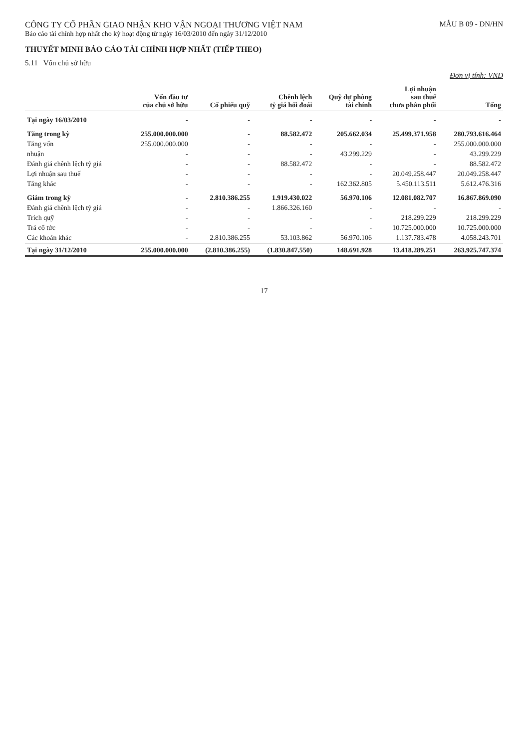CÔNG TY CỔ PHẦN GIAO NHẬN KHO VẬN NGOẠI THƯƠNG VIỆT NAM
Báo cáo tài chính hợp nhất cho kỳ hoạt động từ ngày 16/03/2010 đến ngày 31/12/2010
MẪU B 09 - DN/HN
THUYẾT MINH BÁO CÁO TÀI CHÍNH HỢP NHẤT (TIẾP THEO)
5.11 Vốn chủ sở hữu
Đơn vị tính: VND
| | Vốn đầu tư của chủ sở hữu | Cổ phiếu quỹ | Chênh lệch tỷ giá hối đoái | Quỹ dự phòng tài chính | Lợi nhuận sau thuế chưa phân phối | Tổng |
| --- | --- | --- | --- | --- | --- | --- |
| Tại ngày 16/03/2010 | - | - | - | - | - | - |
| Tăng trong kỳ | 255.000.000.000 | - | 88.582.472 | 205.662.034 | 25.499.371.958 | 280.793.616.464 |
| Tăng vốn | 255.000.000.000 | - | - | - | - | 255.000.000.000 |
| nhuận | - | - | - | 43.299.229 | - | 43.299.229 |
| Đánh giá chênh lệch tỷ giá | - | - | 88.582.472 | - | - | 88.582.472 |
| Lợi nhuận sau thuế | - | - | - | - | 20.049.258.447 | 20.049.258.447 |
| Tăng khác | - | - | - | 162.362.805 | 5.450.113.511 | 5.612.476.316 |
| Giảm trong kỳ | - | 2.810.386.255 | 1.919.430.022 | 56.970.106 | 12.081.082.707 | 16.867.869.090 |
| Đánh giá chênh lệch tỷ giá | - | - | 1.866.326.160 | - | - | - |
| Trích quỹ | - | - | - | - | 218.299.229 | 218.299.229 |
| Trả cổ tức | - | - | - | - | 10.725.000.000 | 10.725.000.000 |
| Các khoản khác | - | 2.810.386.255 | 53.103.862 | 56.970.106 | 1.137.783.478 | 4.058.243.701 |
| Tại ngày 31/12/2010 | 255.000.000.000 | (2.810.386.255) | (1.830.847.550) | 148.691.928 | 13.418.289.251 | 263.925.747.374 |
17